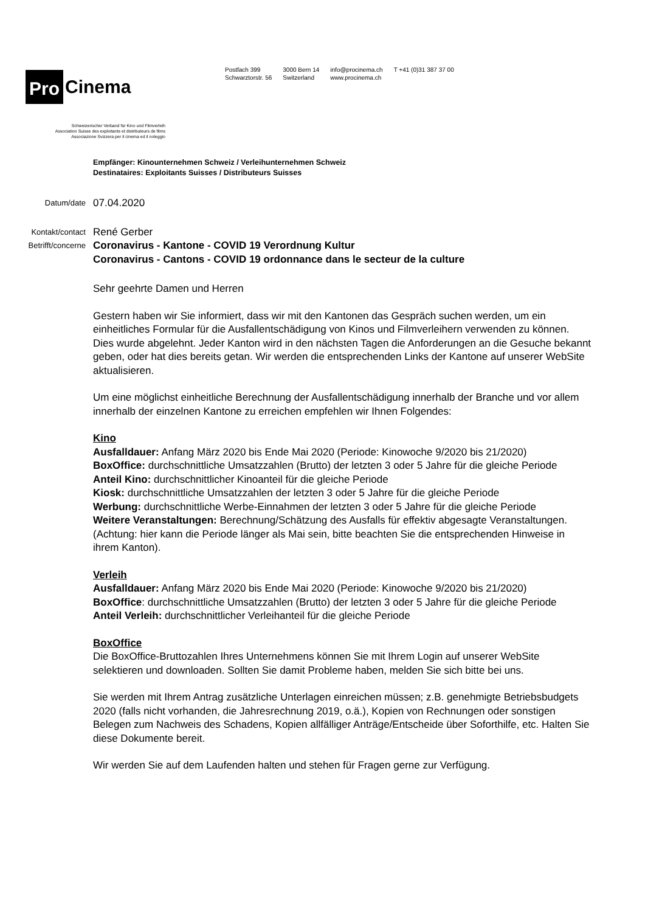Pro Cinema
Schweizerischer Verband für Kino und Filmverleih
Association Suisse des exploitants et distributeurs de films
Associazione Svizzera per il cinema ed il noleggio
Postfach 399
Schwarztorstr. 56
3000 Bern 14
Switzerland
info@procinema.ch
www.procinema.ch
T +41 (0)31 387 37 00
Empfänger: Kinounternehmen Schweiz / Verleihunternehmen Schweiz
Destinataires: Exploitants Suisses / Distributeurs Suisses
Datum/date 07.04.2020
Kontakt/contact René Gerber
Betrifft/concerne Coronavirus - Kantone - COVID 19 Verordnung Kultur
Coronavirus - Cantons - COVID 19 ordonnance dans le secteur de la culture
Sehr geehrte Damen und Herren
Gestern haben wir Sie informiert, dass wir mit den Kantonen das Gespräch suchen werden, um ein einheitliches Formular für die Ausfallentschädigung von Kinos und Filmverleihern verwenden zu können. Dies wurde abgelehnt. Jeder Kanton wird in den nächsten Tagen die Anforderungen an die Gesuche bekannt geben, oder hat dies bereits getan. Wir werden die entsprechenden Links der Kantone auf unserer WebSite aktualisieren.
Um eine möglichst einheitliche Berechnung der Ausfallentschädigung innerhalb der Branche und vor allem innerhalb der einzelnen Kantone zu erreichen empfehlen wir Ihnen Folgendes:
Kino
Ausfalldauer: Anfang März 2020 bis Ende Mai 2020 (Periode: Kinowoche 9/2020 bis 21/2020)
BoxOffice: durchschnittliche Umsatzzahlen (Brutto) der letzten 3 oder 5 Jahre für die gleiche Periode
Anteil Kino: durchschnittlicher Kinoanteil für die gleiche Periode
Kiosk: durchschnittliche Umsatzzahlen der letzten 3 oder 5 Jahre für die gleiche Periode
Werbung: durchschnittliche Werbe-Einnahmen der letzten 3 oder 5 Jahre für die gleiche Periode
Weitere Veranstaltungen: Berechnung/Schätzung des Ausfalls für effektiv abgesagte Veranstaltungen. (Achtung: hier kann die Periode länger als Mai sein, bitte beachten Sie die entsprechenden Hinweise in ihrem Kanton).
Verleih
Ausfalldauer: Anfang März 2020 bis Ende Mai 2020 (Periode: Kinowoche 9/2020 bis 21/2020)
BoxOffice: durchschnittliche Umsatzzahlen (Brutto) der letzten 3 oder 5 Jahre für die gleiche Periode
Anteil Verleih: durchschnittlicher Verleihanteil für die gleiche Periode
BoxOffice
Die BoxOffice-Bruttozahlen Ihres Unternehmens können Sie mit Ihrem Login auf unserer WebSite selektieren und downloaden. Sollten Sie damit Probleme haben, melden Sie sich bitte bei uns.
Sie werden mit Ihrem Antrag zusätzliche Unterlagen einreichen müssen; z.B. genehmigte Betriebsbudgets 2020 (falls nicht vorhanden, die Jahresrechnung 2019, o.ä.), Kopien von Rechnungen oder sonstigen Belegen zum Nachweis des Schadens, Kopien allfälliger Anträge/Entscheide über Soforthilfe, etc. Halten Sie diese Dokumente bereit.
Wir werden Sie auf dem Laufenden halten und stehen für Fragen gerne zur Verfügung.